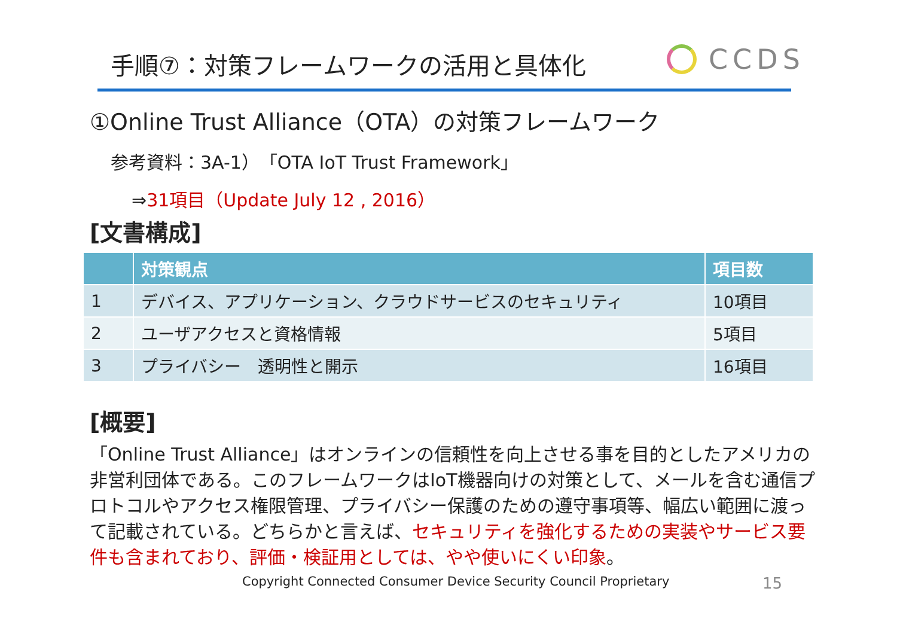手順⑦：対策フレームワークの活用と具体化
CCDS
①Online Trust Alliance（OTA）の対策フレームワーク
参考資料：3A-1）「OTA IoT Trust Framework」
⇒31項目（Update July 12 , 2016）
[文書構成]
| | 対策観点 | 項目数 |
| --- | --- | --- |
| 1 | デバイス、アプリケーション、クラウドサービスのセキュリティ | 10項目 |
| 2 | ユーザアクセスと資格情報 | 5項目 |
| 3 | プライバシー 透明性と開示 | 16項目 |
[概要]
「Online Trust Alliance」はオンラインの信頼性を向上させる事を目的としたアメリカの非営利団体である。このフレームワークはIoT機器向けの対策として、メールを含む通信プロトコルやアクセス権限管理、プライバシー保護のための遵守事項等、幅広い範囲に渡って記載されている。どちらかと言えば、セキュリティを強化するための実装やサービス要件も含まれており、評価・検証用としては、やや使いにくい印象。
Copyright Connected Consumer Device Security Council Proprietary
15